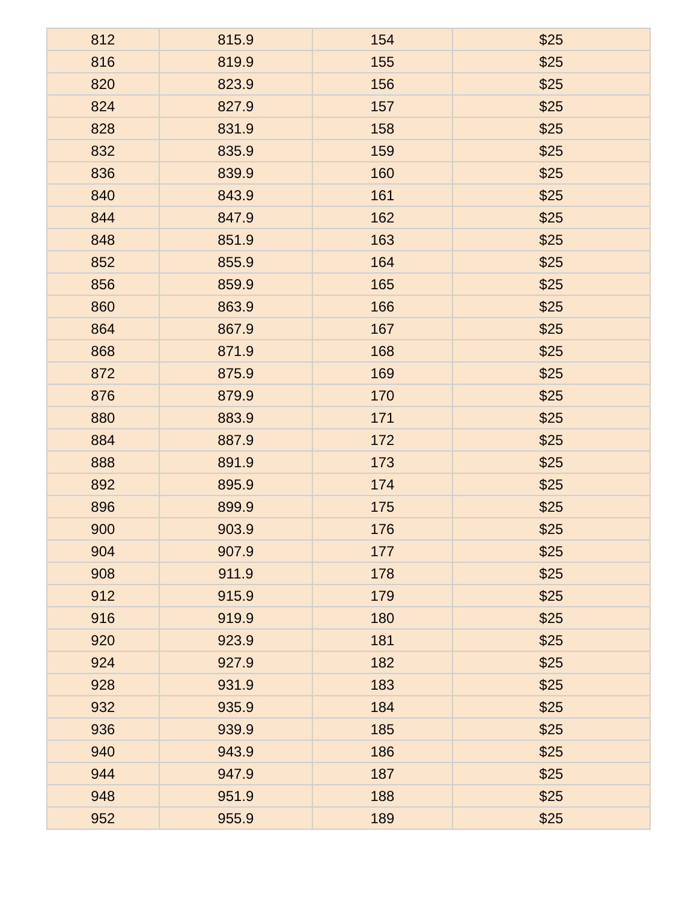| 812 | 815.9 | 154 | $25 |
| 816 | 819.9 | 155 | $25 |
| 820 | 823.9 | 156 | $25 |
| 824 | 827.9 | 157 | $25 |
| 828 | 831.9 | 158 | $25 |
| 832 | 835.9 | 159 | $25 |
| 836 | 839.9 | 160 | $25 |
| 840 | 843.9 | 161 | $25 |
| 844 | 847.9 | 162 | $25 |
| 848 | 851.9 | 163 | $25 |
| 852 | 855.9 | 164 | $25 |
| 856 | 859.9 | 165 | $25 |
| 860 | 863.9 | 166 | $25 |
| 864 | 867.9 | 167 | $25 |
| 868 | 871.9 | 168 | $25 |
| 872 | 875.9 | 169 | $25 |
| 876 | 879.9 | 170 | $25 |
| 880 | 883.9 | 171 | $25 |
| 884 | 887.9 | 172 | $25 |
| 888 | 891.9 | 173 | $25 |
| 892 | 895.9 | 174 | $25 |
| 896 | 899.9 | 175 | $25 |
| 900 | 903.9 | 176 | $25 |
| 904 | 907.9 | 177 | $25 |
| 908 | 911.9 | 178 | $25 |
| 912 | 915.9 | 179 | $25 |
| 916 | 919.9 | 180 | $25 |
| 920 | 923.9 | 181 | $25 |
| 924 | 927.9 | 182 | $25 |
| 928 | 931.9 | 183 | $25 |
| 932 | 935.9 | 184 | $25 |
| 936 | 939.9 | 185 | $25 |
| 940 | 943.9 | 186 | $25 |
| 944 | 947.9 | 187 | $25 |
| 948 | 951.9 | 188 | $25 |
| 952 | 955.9 | 189 | $25 |